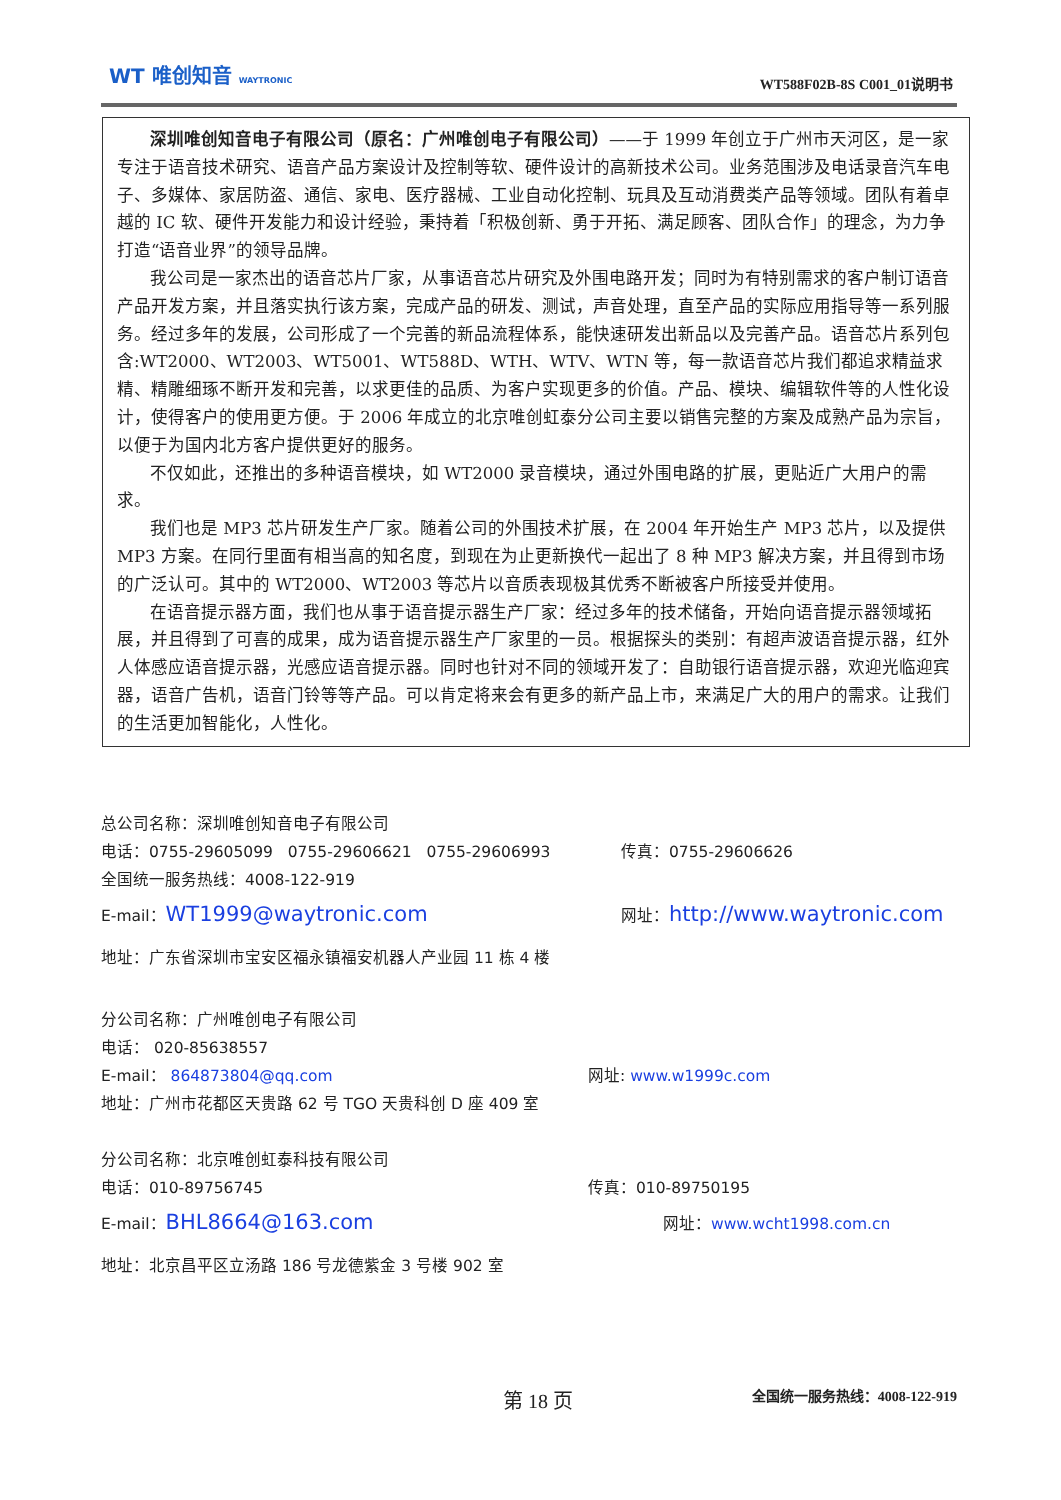WT 唯创知音 WAYTRONIC WT588F02B-8S C001_01说明书
深圳唯创知音电子有限公司（原名：广州唯创电子有限公司）——于 1999 年创立于广州市天河区，是一家专注于语音技术研究、语音产品方案设计及控制等软、硬件设计的高新技术公司。业务范围涉及电话录音汽车电子、多媒体、家居防盗、通信、家电、医疗器械、工业自动化控制、玩具及互动消费类产品等领域。团队有着卓越的 IC 软、硬件开发能力和设计经验，秉持着「积极创新、勇于开拓、满足顾客、团队合作」的理念，为力争打造“语音业界”的领导品牌。
我公司是一家杰出的语音芯片厂家，从事语音芯片研究及外围电路开发；同时为有特别需求的客户制订语音产品开发方案，并且落实执行该方案，完成产品的研发、测试，声音处理，直至产品的实际应用指导等一系列服务。经过多年的发展，公司形成了一个完善的新品流程体系，能快速研发出新品以及完善产品。语音芯片系列包含:WT2000、WT2003、WT5001、WT588D、WTH、WTV、WTN 等，每一款语音芯片我们都追求精益求精、精雕细琢不断开发和完善，以求更佳的品质、为客户实现更多的价值。产品、模块、编辑软件等的人性化设计，使得客户的使用更方便。于 2006 年成立的北京唯创虹泰分公司主要以销售完整的方案及成熟产品为宗旨，以便于为国内北方客户提供更好的服务。
不仅如此，还推出的多种语音模块，如 WT2000 录音模块，通过外围电路的扩展，更贴近广大用户的需求。
我们也是 MP3 芯片研发生产厂家。随着公司的外围技术扩展，在 2004 年开始生产 MP3 芯片，以及提供 MP3 方案。在同行里面有相当高的知名度，到现在为止更新换代一起出了 8 种 MP3 解决方案，并且得到市场的广泛认可。其中的 WT2000、WT2003 等芯片以音质表现极其优秀不断被客户所接受并使用。
在语音提示器方面，我们也从事于语音提示器生产厂家：经过多年的技术储备，开始向语音提示器领域拓展，并且得到了可喜的成果，成为语音提示器生产厂家里的一员。根据探头的类别：有超声波语音提示器，红外人体感应语音提示器，光感应语音提示器。同时也针对不同的领域开发了：自助银行语音提示器，欢迎光临迎宾器，语音广告机，语音门铃等等产品。可以肯定将来会有更多的新产品上市，来满足广大的用户的需求。让我们的生活更加智能化，人性化。
总公司名称：深圳唯创知音电子有限公司
电话：0755-29605099 0755-29606621 0755-29606993 传真：0755-29606626
全国统一服务热线：4008-122-919
E-mail：WT1999@waytronic.com 网址：http://www.waytronic.com
地址：广东省深圳市宝安区福永镇福安机器人产业园 11 栋 4 楼
分公司名称：广州唯创电子有限公司
电话： 020-85638557
E-mail： 864873804@qq.com 网址: www.w1999c.com
地址：广州市花都区天贵路 62 号 TGO 天贵科创 D 座 409 室
分公司名称：北京唯创虹泰科技有限公司
电话：010-89756745 传真：010-89750195
E-mail：BHL8664@163.com 网址：www.wcht1998.com.cn
地址：北京昌平区立汤路 186 号龙德紫金 3 号楼 902 室
第 18 页 全国统一服务热线：4008-122-919